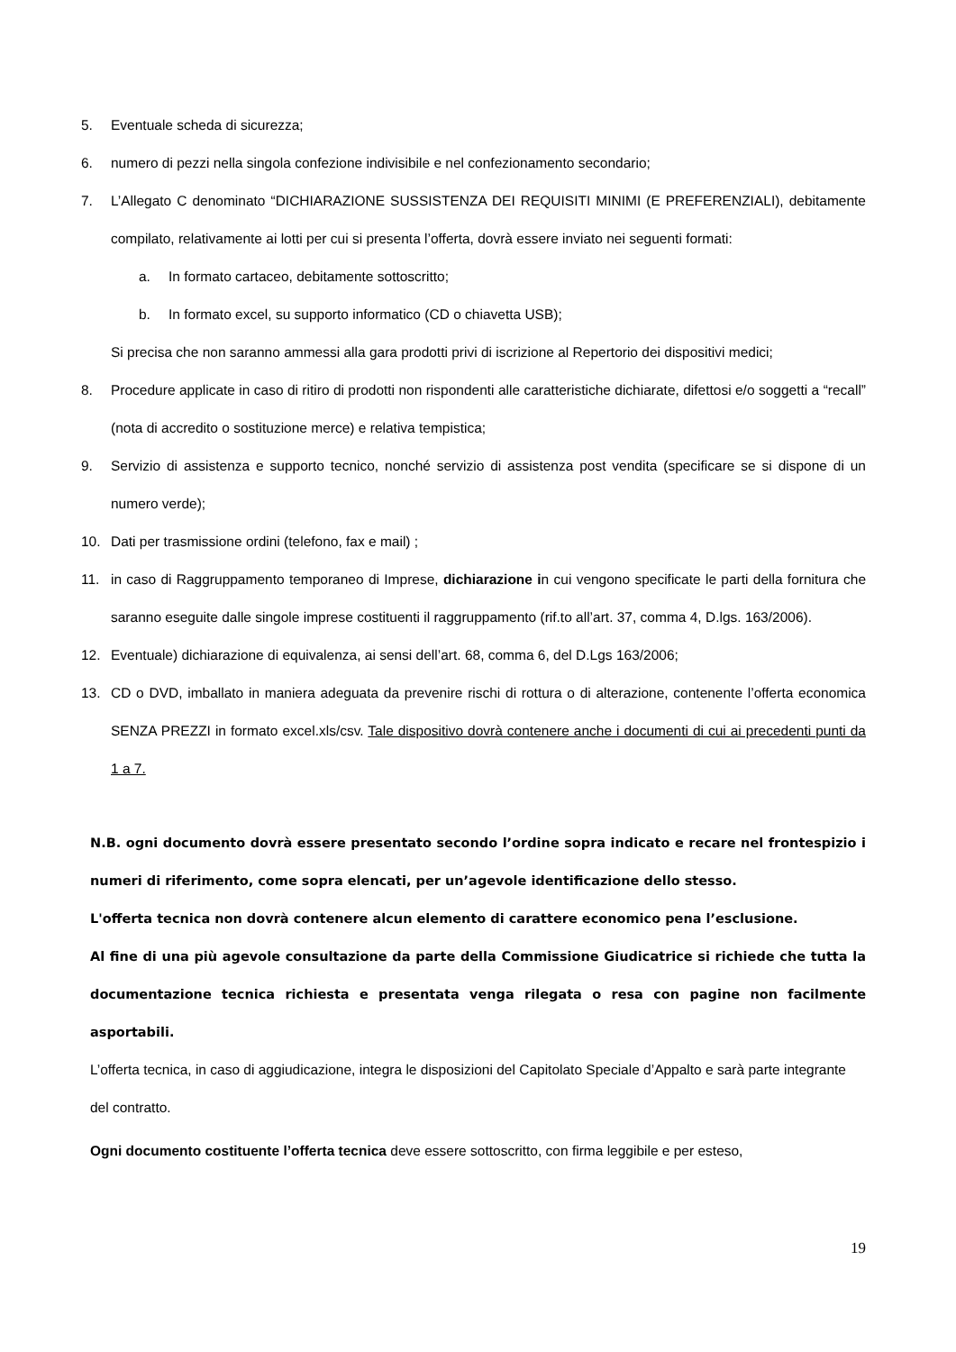5. Eventuale scheda di sicurezza;
6. numero di pezzi nella singola confezione indivisibile e nel confezionamento secondario;
7. L’Allegato C denominato “DICHIARAZIONE SUSSISTENZA DEI REQUISITI MINIMI (E PREFERENZIALI), debitamente compilato, relativamente ai lotti per cui si presenta l’offerta, dovrà essere inviato nei seguenti formati:
a. In formato cartaceo, debitamente sottoscritto;
b. In formato excel, su supporto informatico (CD o chiavetta USB);
Si precisa che non saranno ammessi alla gara prodotti privi di iscrizione al Repertorio dei dispositivi medici;
8. Procedure applicate in caso di ritiro di prodotti non rispondenti alle caratteristiche dichiarate, difettosi e/o soggetti a “recall” (nota di accredito o sostituzione merce) e relativa tempistica;
9. Servizio di assistenza e supporto tecnico, nonché servizio di assistenza post vendita (specificare se si dispone di un numero verde);
10. Dati per trasmissione ordini (telefono, fax e mail) ;
11. in caso di Raggruppamento temporaneo di Imprese, dichiarazione in cui vengono specificate le parti della fornitura che saranno eseguite dalle singole imprese costituenti il raggruppamento (rif.to all’art. 37, comma 4, D.lgs. 163/2006).
12. Eventuale) dichiarazione di equivalenza, ai sensi dell’art. 68, comma 6, del D.Lgs 163/2006;
13. CD o DVD, imballato in maniera adeguata da prevenire rischi di rottura o di alterazione, contenente l’offerta economica SENZA PREZZI in formato excel.xls/csv. Tale dispositivo dovrà contenere anche i documenti di cui ai precedenti punti da 1 a 7.
N.B. ogni documento dovrà essere presentato secondo l’ordine sopra indicato e recare nel frontespizio i numeri di riferimento, come sopra elencati, per un’agevole identificazione dello stesso.
L'offerta tecnica non dovrà contenere alcun elemento di carattere economico pena l’esclusione.
Al fine di una più agevole consultazione da parte della Commissione Giudicatrice si richiede che tutta la documentazione tecnica richiesta e presentata venga rilegata o resa con pagine non facilmente asportabili.
L’offerta tecnica, in caso di aggiudicazione, integra le disposizioni del Capitolato Speciale d’Appalto e sarà parte integrante del contratto.
Ogni documento costituente l’offerta tecnica deve essere sottoscritto, con firma leggibile e per esteso,
19